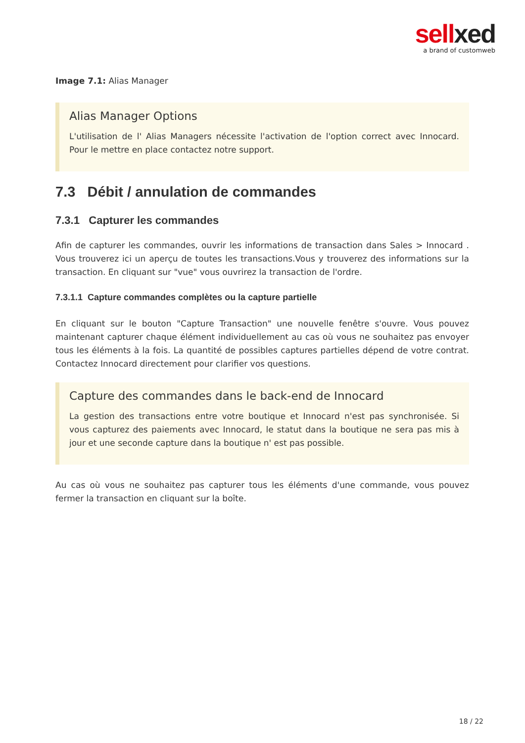sellxed
a brand of customweb
Image 7.1: Alias Manager
Alias Manager Options
L'utilisation de l' Alias Managers nécessite l'activation de l'option correct avec Innocard. Pour le mettre en place contactez notre support.
7.3 Débit / annulation de commandes
7.3.1 Capturer les commandes
Afin de capturer les commandes, ouvrir les informations de transaction dans Sales > Innocard . Vous trouverez ici un aperçu de toutes les transactions.Vous y trouverez des informations sur la transaction. En cliquant sur "vue" vous ouvrirez la transaction de l'ordre.
7.3.1.1 Capture commandes complètes ou la capture partielle
En cliquant sur le bouton "Capture Transaction" une nouvelle fenêtre s'ouvre. Vous pouvez maintenant capturer chaque élément individuellement au cas où vous ne souhaitez pas envoyer tous les éléments à la fois. La quantité de possibles captures partielles dépend de votre contrat. Contactez Innocard directement pour clarifier vos questions.
Capture des commandes dans le back-end de Innocard
La gestion des transactions entre votre boutique et Innocard n'est pas synchronisée. Si vous capturez des paiements avec Innocard, le statut dans la boutique ne sera pas mis à jour et une seconde capture dans la boutique n' est pas possible.
Au cas où vous ne souhaitez pas capturer tous les éléments d'une commande, vous pouvez fermer la transaction en cliquant sur la boîte.
18 / 22